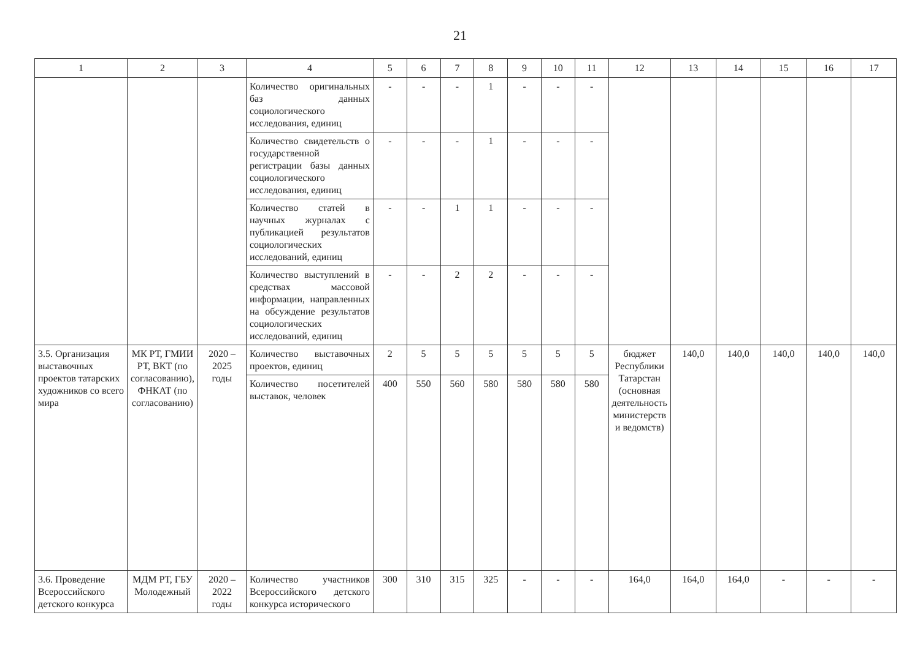21
| 1 | 2 | 3 | 4 | 5 | 6 | 7 | 8 | 9 | 10 | 11 | 12 | 13 | 14 | 15 | 16 | 17 |
| --- | --- | --- | --- | --- | --- | --- | --- | --- | --- | --- | --- | --- | --- | --- | --- | --- |
| | | | Количество оригинальных баз данных социологического исследования, единиц | - | - | - | 1 | - | - | - | | | | | | |
| | | | Количество свидетельств о государственной регистрации базы данных социологического исследования, единиц | - | - | - | 1 | - | - | - | | | | | | |
| | | | Количество статей в научных журналах с публикацией результатов социологических исследований, единиц | - | - | 1 | 1 | - | - | - | | | | | | |
| | | | Количество выступлений в средствах массовой информации, направленных на обсуждение результатов социологических исследований, единиц | - | - | 2 | 2 | - | - | - | | | | | | |
| 3.5. Организация выставочных проектов татарских художников со всего мира | МК РТ, ГМИИ РТ, ВКТ (по согласованию), ФНКАТ (по согласованию) | 2020 – 2025 годы | Количество выставочных проектов, единиц | 2 | 5 | 5 | 5 | 5 | 5 | 5 | бюджет Республики Татарстан (основная деятельность министерств и ведомств) | 140,0 | 140,0 | 140,0 | 140,0 | 140,0 |
| | | | Количество посетителей выставок, человек | 400 | 550 | 560 | 580 | 580 | 580 | 580 | | | | | | |
| 3.6. Проведение Всероссийского детского конкурса | МДМ РТ, ГБУ Молодежный | 2020 – 2022 годы | Количество участников Всероссийского детского конкурса исторического | 300 | 310 | 315 | 325 | - | - | - | 164,0 | 164,0 | 164,0 | - | - | - |